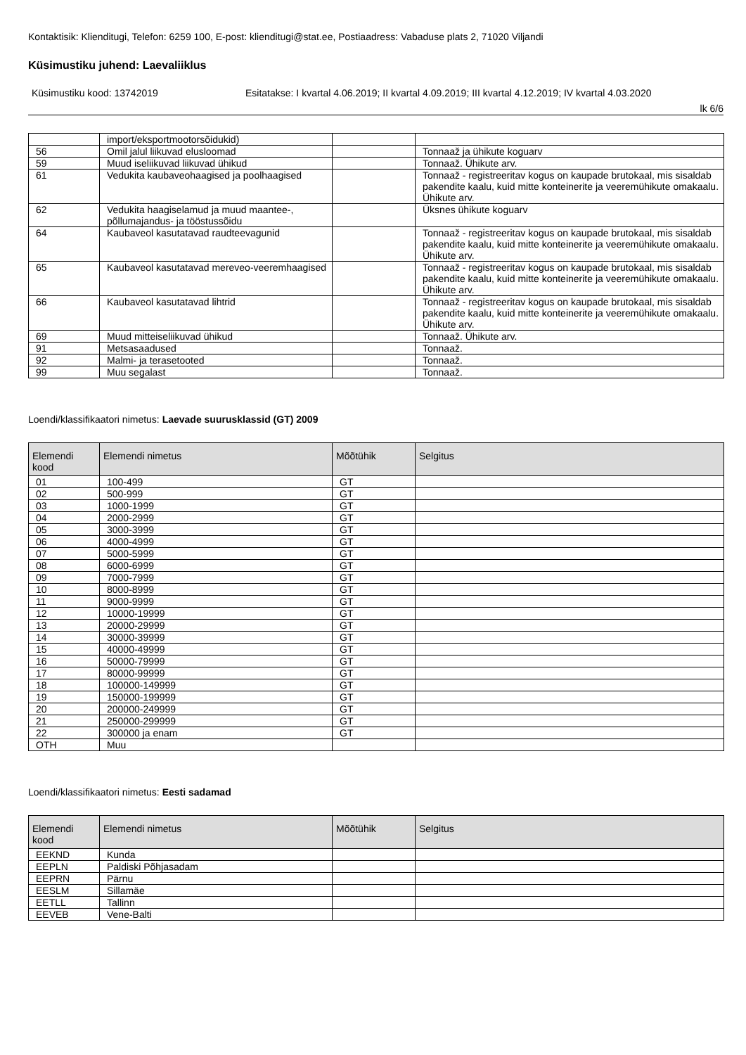Kontaktisik: Klienditugi, Telefon: 6259 100, E-post: klienditugi@stat.ee, Postiaadress: Vabaduse plats 2, 71020 Viljandi
Küsimustiku juhend: Laevaliiklus
Küsimustiku kood: 13742019 Esitatakse: I kvartal 4.06.2019; II kvartal 4.09.2019; III kvartal 4.12.2019; IV kvartal 4.03.2020
lk 6/6
| | import/eksportmootorsõidukid) | | |
| 56 | Omil jalul liikuvad elusloomad | | Tonnaaž ja ühikute koguarv |
| 59 | Muud iseliikuvad liikuvad ühikud | | Tonnaaž. Ühikute arv. |
| 61 | Vedukita kaubaveohaagised ja poolhaagised | | Tonnaaž - registreeritav kogus on kaupade brutokaal, mis sisaldab pakendite kaalu, kuid mitte konteinerite ja veeremühikute omakaalu. Ühikute arv. |
| 62 | Vedukita haagiselamud ja muud maantee-, põllumajandus- ja tööstussõidu | | Üksnes ühikute koguarv |
| 64 | Kaubaveol kasutatavad raudteevagunid | | Tonnaaž - registreeritav kogus on kaupade brutokaal, mis sisaldab pakendite kaalu, kuid mitte konteinerite ja veeremühikute omakaalu. Ühikute arv. |
| 65 | Kaubaveol kasutatavad mereveo-veeremhaagised | | Tonnaaž - registreeritav kogus on kaupade brutokaal, mis sisaldab pakendite kaalu, kuid mitte konteinerite ja veeremühikute omakaalu. Ühikute arv. |
| 66 | Kaubaveol kasutatavad lihtrid | | Tonnaaž - registreeritav kogus on kaupade brutokaal, mis sisaldab pakendite kaalu, kuid mitte konteinerite ja veeremühikute omakaalu. Ühikute arv. |
| 69 | Muud mitteiseliikuvad ühikud | | Tonnaaž. Ühikute arv. |
| 91 | Metsasaadused | | Tonnaaž. |
| 92 | Malmi- ja terasetooted | | Tonnaaž. |
| 99 | Muu segalast | | Tonnaaž. |
Loendi/klassifikaatori nimetus: Laevade suurusklassid (GT) 2009
| Elemendi kood | Elemendi nimetus | Mõõtühik | Selgitus |
| --- | --- | --- | --- |
| 01 | 100-499 | GT | |
| 02 | 500-999 | GT | |
| 03 | 1000-1999 | GT | |
| 04 | 2000-2999 | GT | |
| 05 | 3000-3999 | GT | |
| 06 | 4000-4999 | GT | |
| 07 | 5000-5999 | GT | |
| 08 | 6000-6999 | GT | |
| 09 | 7000-7999 | GT | |
| 10 | 8000-8999 | GT | |
| 11 | 9000-9999 | GT | |
| 12 | 10000-19999 | GT | |
| 13 | 20000-29999 | GT | |
| 14 | 30000-39999 | GT | |
| 15 | 40000-49999 | GT | |
| 16 | 50000-79999 | GT | |
| 17 | 80000-99999 | GT | |
| 18 | 100000-149999 | GT | |
| 19 | 150000-199999 | GT | |
| 20 | 200000-249999 | GT | |
| 21 | 250000-299999 | GT | |
| 22 | 300000 ja enam | GT | |
| OTH | Muu | | |
Loendi/klassifikaatori nimetus: Eesti sadamad
| Elemendi kood | Elemendi nimetus | Mõõtühik | Selgitus |
| --- | --- | --- | --- |
| EEKND | Kunda | | |
| EEPLN | Paldiski Põhjasadam | | |
| EEPRN | Pärnu | | |
| EESLM | Sillamäe | | |
| EETLL | Tallinn | | |
| EEVEB | Vene-Balti | | |